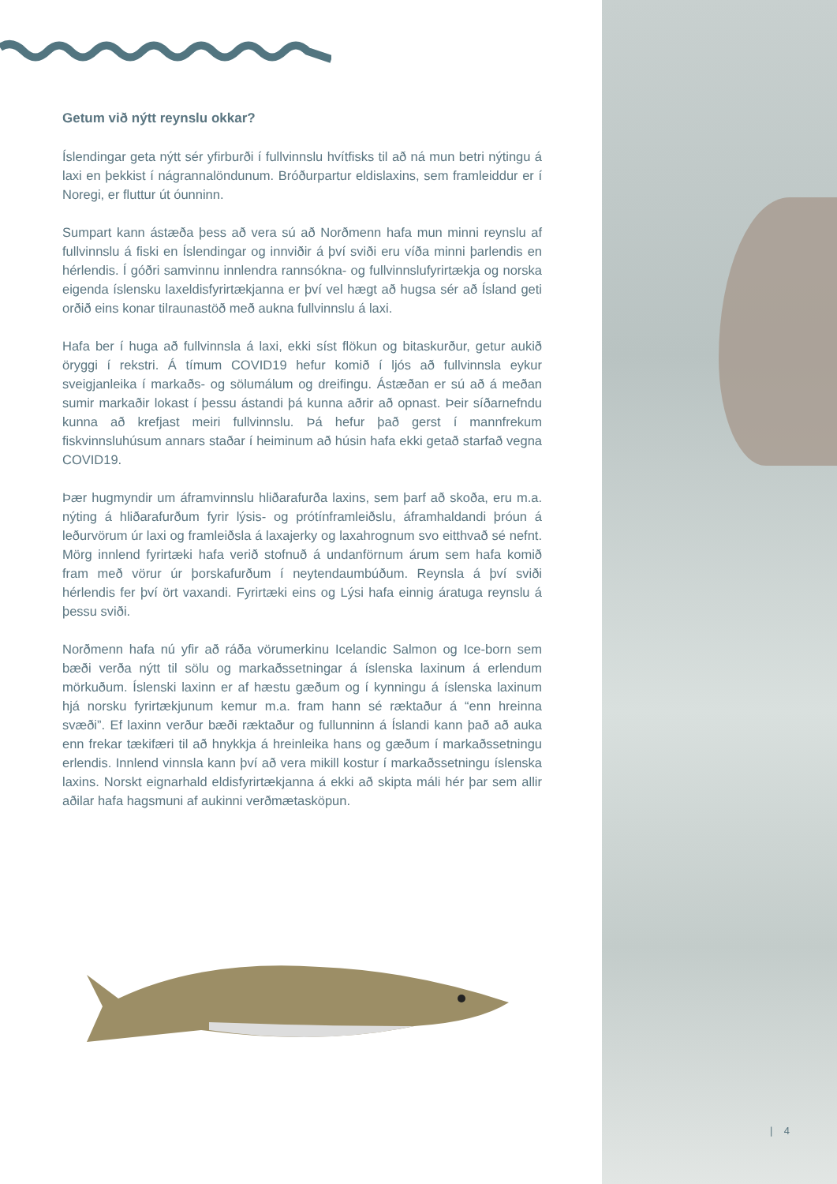Getum við nýtt reynslu okkar?
Íslendingar geta nýtt sér yfirburði í fullvinnslu hvítfisks til að ná mun betri nýtingu á laxi en þekkist í nágrannalöndunum. Bróðurpartur eldislaxins, sem framleiddur er í Noregi, er fluttur út óunninn.
Sumpart kann ástæða þess að vera sú að Norðmenn hafa mun minni reynslu af fullvinnslu á fiski en Íslendingar og innviðir á því sviði eru víða minni þarlendis en hérlendis. Í góðri samvinnu innlendra rannsókna- og fullvinnslufyrirtækja og norska eigenda íslensku laxeldisfyrirtækjanna er því vel hægt að hugsa sér að Ísland geti orðið eins konar tilraunastöð með aukna fullvinnslu á laxi.
Hafa ber í huga að fullvinnsla á laxi, ekki síst flökun og bitaskurður, getur aukið öryggi í rekstri. Á tímum COVID19 hefur komið í ljós að fullvinnsla eykur sveigjanleika í markaðs- og sölumálum og dreifingu. Ástæðan er sú að á meðan sumir markaðir lokast í þessu ástandi þá kunna aðrir að opnast. Þeir síðarnefndu kunna að krefjast meiri fullvinnslu. Þá hefur það gerst í mannfrekum fiskvinnsluhúsum annars staðar í heiminum að húsin hafa ekki getað starfað vegna COVID19.
Þær hugmyndir um áframvinnslu hliðarafurða laxins, sem þarf að skoða, eru m.a. nýting á hliðarafurðum fyrir lýsis- og prótínframleiðslu, áframhaldandi þróun á leðurvörum úr laxi og framleiðsla á laxajerky og laxahrognum svo eitthvað sé nefnt. Mörg innlend fyrirtæki hafa verið stofnuð á undanförnum árum sem hafa komið fram með vörur úr þorskafurðum í neytendaumbúðum. Reynsla á því sviði hérlendis fer því ört vaxandi. Fyrirtæki eins og Lýsi hafa einnig áratuga reynslu á þessu sviði.
Norðmenn hafa nú yfir að ráða vörumerkinu Icelandic Salmon og Ice-born sem bæði verða nýtt til sölu og markaðssetningar á íslenska laxinum á erlendum mörkuðum. Íslenski laxinn er af hæstu gæðum og í kynningu á íslenska laxinum hjá norsku fyrirtækjunum kemur m.a. fram hann sé ræktaður á “enn hreinna svæði”. Ef laxinn verður bæði ræktaður og fullunninn á Íslandi kann það að auka enn frekar tækifæri til að hnykkja á hreinleika hans og gæðum í markaðssetningu erlendis. Innlend vinnsla kann því að vera mikill kostur í markaðssetningu íslenska laxins. Norskt eignarhald eldisfyrirtækjanna á ekki að skipta máli hér þar sem allir aðilar hafa hagsmuni af aukinni verðmætasköpun.
| 4